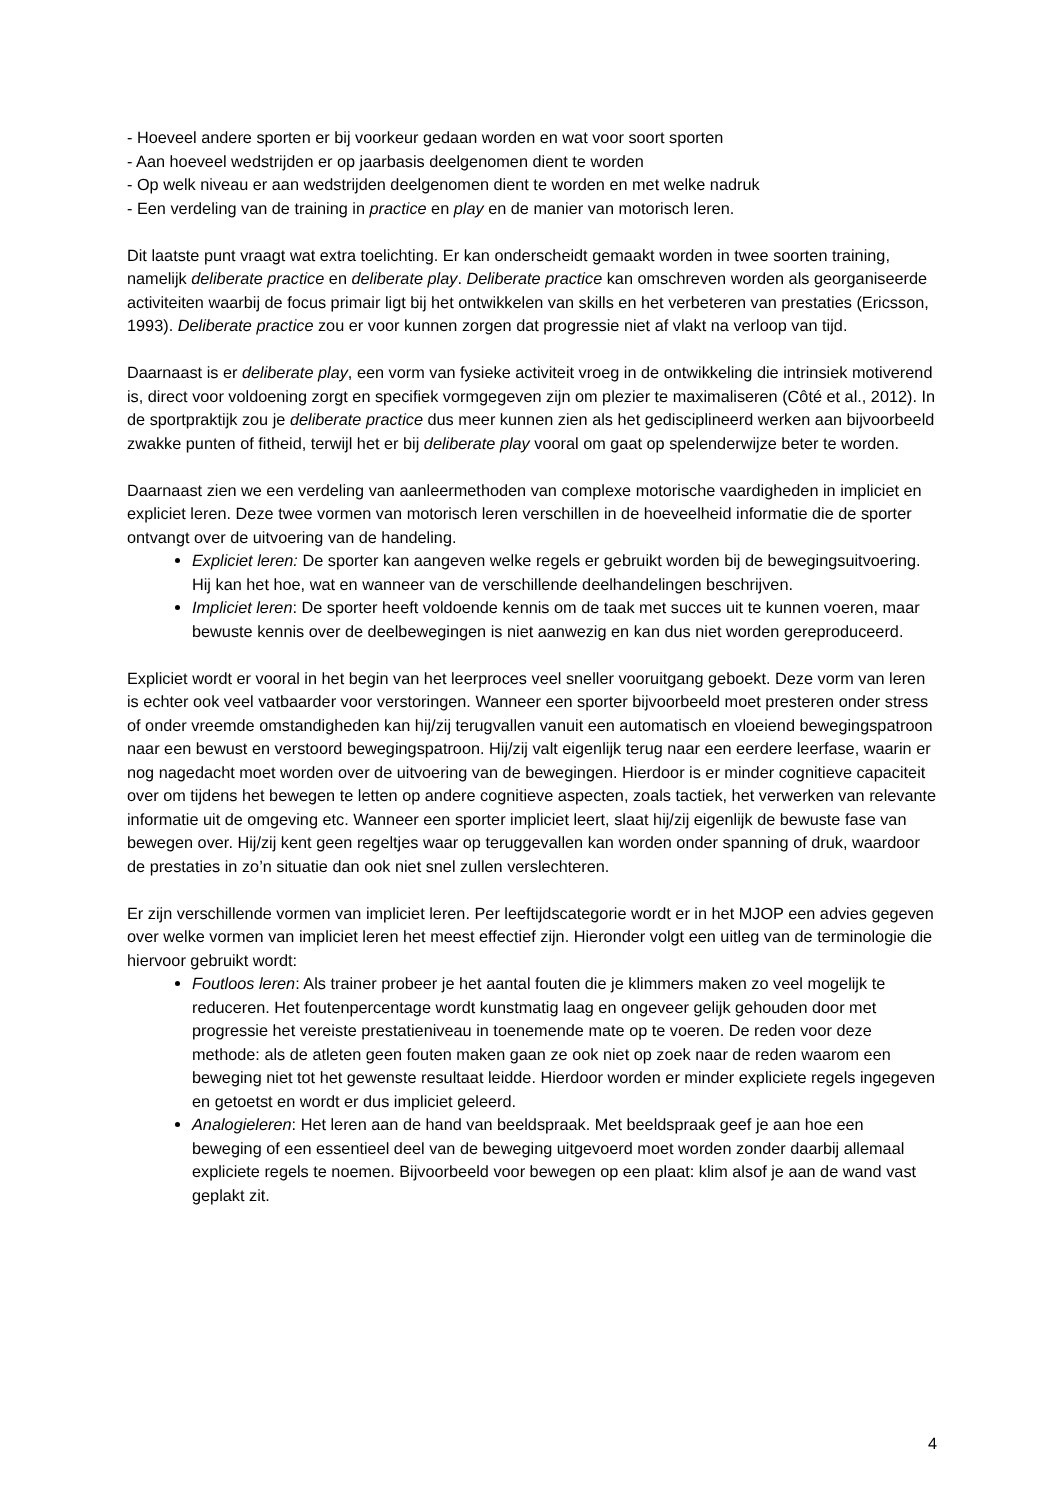- Hoeveel andere sporten er bij voorkeur gedaan worden en wat voor soort sporten
- Aan hoeveel wedstrijden er op jaarbasis deelgenomen dient te worden
- Op welk niveau er aan wedstrijden deelgenomen dient te worden en met welke nadruk
- Een verdeling van de training in practice en play en de manier van motorisch leren.
Dit laatste punt vraagt wat extra toelichting. Er kan onderscheidt gemaakt worden in twee soorten training, namelijk deliberate practice en deliberate play. Deliberate practice kan omschreven worden als georganiseerde activiteiten waarbij de focus primair ligt bij het ontwikkelen van skills en het verbeteren van prestaties (Ericsson, 1993). Deliberate practice zou er voor kunnen zorgen dat progressie niet af vlakt na verloop van tijd.
Daarnaast is er deliberate play, een vorm van fysieke activiteit vroeg in de ontwikkeling die intrinsiek motiverend is, direct voor voldoening zorgt en specifiek vormgegeven zijn om plezier te maximaliseren (Côté et al., 2012). In de sportpraktijk zou je deliberate practice dus meer kunnen zien als het gedisciplineerd werken aan bijvoorbeeld zwakke punten of fitheid, terwijl het er bij deliberate play vooral om gaat op spelenderwijze beter te worden.
Daarnaast zien we een verdeling van aanleermethoden van complexe motorische vaardigheden in impliciet en expliciet leren. Deze twee vormen van motorisch leren verschillen in de hoeveelheid informatie die de sporter ontvangt over de uitvoering van de handeling.
Expliciet leren: De sporter kan aangeven welke regels er gebruikt worden bij de bewegingsuitvoering. Hij kan het hoe, wat en wanneer van de verschillende deelhandelingen beschrijven.
Impliciet leren: De sporter heeft voldoende kennis om de taak met succes uit te kunnen voeren, maar bewuste kennis over de deelbewegingen is niet aanwezig en kan dus niet worden gereproduceerd.
Expliciet wordt er vooral in het begin van het leerproces veel sneller vooruitgang geboekt. Deze vorm van leren is echter ook veel vatbaarder voor verstoringen. Wanneer een sporter bijvoorbeeld moet presteren onder stress of onder vreemde omstandigheden kan hij/zij terugvallen vanuit een automatisch en vloeiend bewegingspatroon naar een bewust en verstoord bewegingspatroon. Hij/zij valt eigenlijk terug naar een eerdere leerfase, waarin er nog nagedacht moet worden over de uitvoering van de bewegingen. Hierdoor is er minder cognitieve capaciteit over om tijdens het bewegen te letten op andere cognitieve aspecten, zoals tactiek, het verwerken van relevante informatie uit de omgeving etc. Wanneer een sporter impliciet leert, slaat hij/zij eigenlijk de bewuste fase van bewegen over. Hij/zij kent geen regeltjes waar op teruggevallen kan worden onder spanning of druk, waardoor de prestaties in zo’n situatie dan ook niet snel zullen verslechteren.
Er zijn verschillende vormen van impliciet leren. Per leeftijdscategorie wordt er in het MJOP een advies gegeven over welke vormen van impliciet leren het meest effectief zijn. Hieronder volgt een uitleg van de terminologie die hiervoor gebruikt wordt:
Foutloos leren: Als trainer probeer je het aantal fouten die je klimmers maken zo veel mogelijk te reduceren. Het foutenpercentage wordt kunstmatig laag en ongeveer gelijk gehouden door met progressie het vereiste prestatieniveau in toenemende mate op te voeren. De reden voor deze methode: als de atleten geen fouten maken gaan ze ook niet op zoek naar de reden waarom een beweging niet tot het gewenste resultaat leidde. Hierdoor worden er minder expliciete regels ingegeven en getoetst en wordt er dus impliciet geleerd.
Analogieleren: Het leren aan de hand van beeldspraak. Met beeldspraak geef je aan hoe een beweging of een essentieel deel van de beweging uitgevoerd moet worden zonder daarbij allemaal expliciete regels te noemen. Bijvoorbeeld voor bewegen op een plaat: klim alsof je aan de wand vast geplakt zit.
4